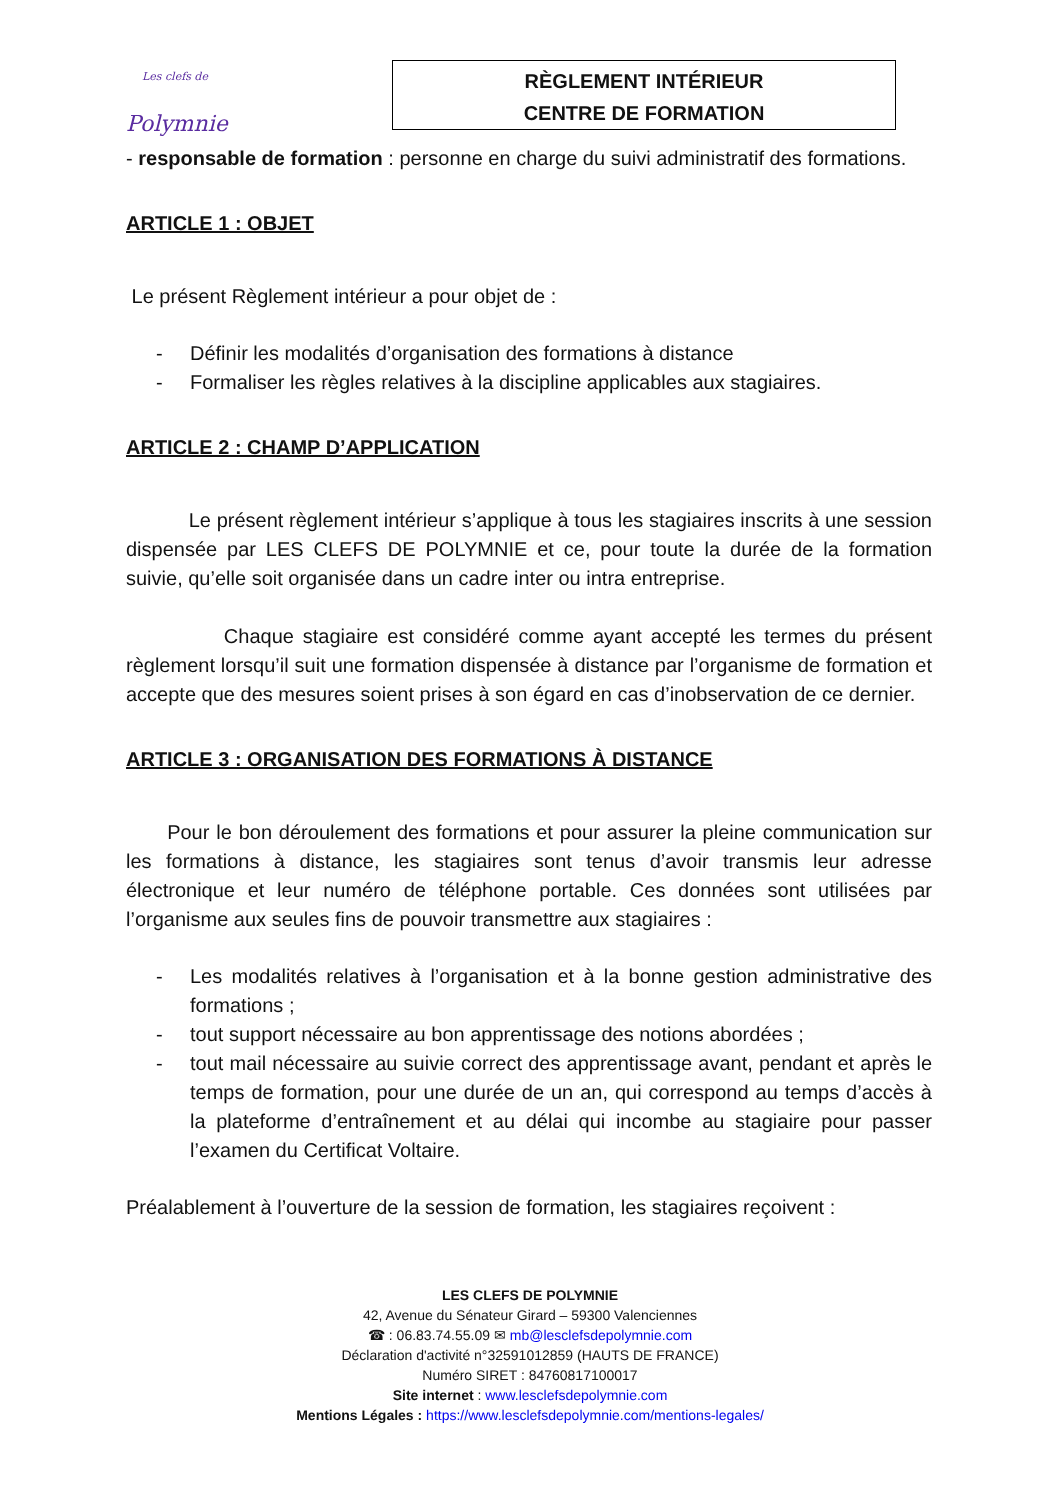Les clefs de
Polymnie
RÈGLEMENT INTÉRIEUR
CENTRE DE FORMATION
- responsable de formation : personne en charge du suivi administratif des formations.
ARTICLE 1 : OBJET
Le présent Règlement intérieur a pour objet de :
- Définir les modalités d’organisation des formations à distance
- Formaliser les règles relatives à la discipline applicables aux stagiaires.
ARTICLE 2 : CHAMP D’APPLICATION
Le présent règlement intérieur s’applique à tous les stagiaires inscrits à une session dispensée par LES CLEFS DE POLYMNIE et ce, pour toute la durée de la formation suivie, qu’elle soit organisée dans un cadre inter ou intra entreprise.
Chaque stagiaire est considéré comme ayant accepté les termes du présent règlement lorsqu’il suit une formation dispensée à distance par l’organisme de formation et accepte que des mesures soient prises à son égard en cas d’inobservation de ce dernier.
ARTICLE 3 : ORGANISATION DES FORMATIONS À DISTANCE
Pour le bon déroulement des formations et pour assurer la pleine communication sur les formations à distance, les stagiaires sont tenus d’avoir transmis leur adresse électronique et leur numéro de téléphone portable. Ces données sont utilisées par l’organisme aux seules fins de pouvoir transmettre aux stagiaires :
- Les modalités relatives à l’organisation et à la bonne gestion administrative des formations ;
- tout support nécessaire au bon apprentissage des notions abordées ;
- tout mail nécessaire au suivie correct des apprentissage avant, pendant et après le temps de formation, pour une durée de un an, qui correspond au temps d’accès à la plateforme d’entraînement et au délai qui incombe au stagiaire pour passer l’examen du Certificat Voltaire.
Préalablement à l’ouverture de la session de formation, les stagiaires reçoivent :
LES CLEFS DE POLYMNIE
42, Avenue du Sénateur Girard – 59300 Valenciennes
☎ : 06.83.74.55.09 ✉ mb@lesclefsdepolymnie.com
Déclaration d'activité n°32591012859 (HAUTS DE FRANCE)
Numéro SIRET : 84760817100017
Site internet : www.lesclefsdepolymnie.com
Mentions Légales : https://www.lesclefsdepolymnie.com/mentions-legales/